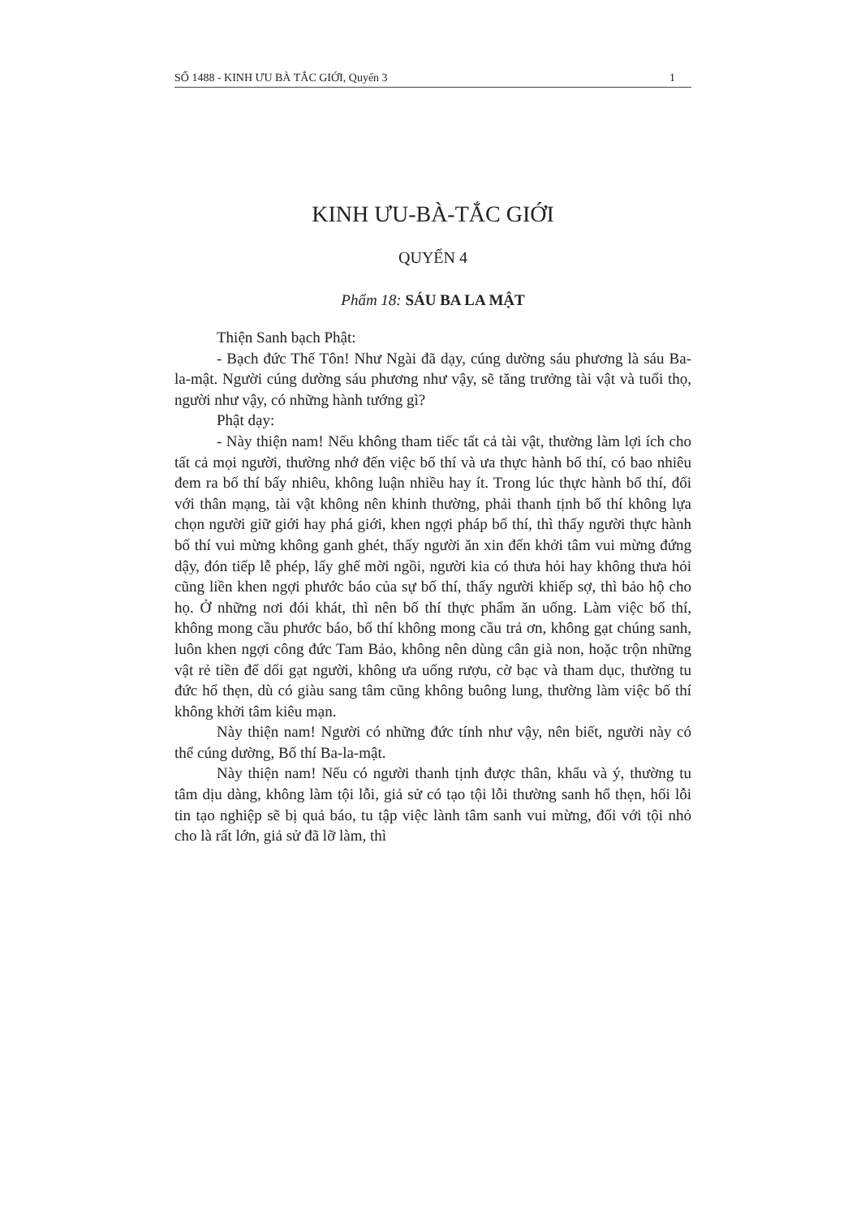SỐ 1488 - KINH ƯU BÀ TẮC GIỚI, Quyển 3 1
KINH ƯU-BÀ-TẮC GIỚI
QUYỂN 4
Phẩm 18: SÁU BA LA MẬT
Thiện Sanh bạch Phật:
- Bạch đức Thế Tôn! Như Ngài đã dạy, cúng dường sáu phương là sáu Ba-la-mật. Người cúng dường sáu phương như vậy, sẽ tăng trưởng tài vật và tuổi thọ, người như vậy, có những hành tướng gì?
Phật dạy:
- Này thiện nam! Nếu không tham tiếc tất cả tài vật, thường làm lợi ích cho tất cả mọi người, thường nhớ đến việc bố thí và ưa thực hành bố thí, có bao nhiêu đem ra bố thí bấy nhiêu, không luận nhiều hay ít. Trong lúc thực hành bố thí, đối với thân mạng, tài vật không nên khinh thường, phải thanh tịnh bố thí không lựa chọn người giữ giới hay phá giới, khen ngợi pháp bố thí, thì thấy người thực hành bố thí vui mừng không ganh ghét, thấy người ăn xin đến khởi tâm vui mừng đứng dậy, đón tiếp lễ phép, lấy ghế mời ngồi, người kia có thưa hỏi hay không thưa hỏi cũng liền khen ngợi phước báo của sự bố thí, thấy người khiếp sợ, thì bảo hộ cho họ. Ở những nơi đói khát, thì nên bố thí thực phẩm ăn uống. Làm việc bố thí, không mong cầu phước báo, bố thí không mong cầu trả ơn, không gạt chúng sanh, luôn khen ngợi công đức Tam Bảo, không nên dùng cân già non, hoặc trộn những vật rẻ tiền để dối gạt người, không ưa uống rượu, cờ bạc và tham dục, thường tu đức hổ thẹn, dù có giàu sang tâm cũng không buông lung, thường làm việc bố thí không khởi tâm kiêu mạn.
Này thiện nam! Người có những đức tính như vậy, nên biết, người này có thể cúng dường, Bố thí Ba-la-mật.
Này thiện nam! Nếu có người thanh tịnh được thân, khẩu và ý, thường tu tâm dịu dàng, không làm tội lỗi, giả sử có tạo tội lỗi thường sanh hổ thẹn, hối lỗi tin tạo nghiệp sẽ bị quả báo, tu tập việc lành tâm sanh vui mừng, đối với tội nhỏ cho là rất lớn, giả sử đã lỡ làm, thì